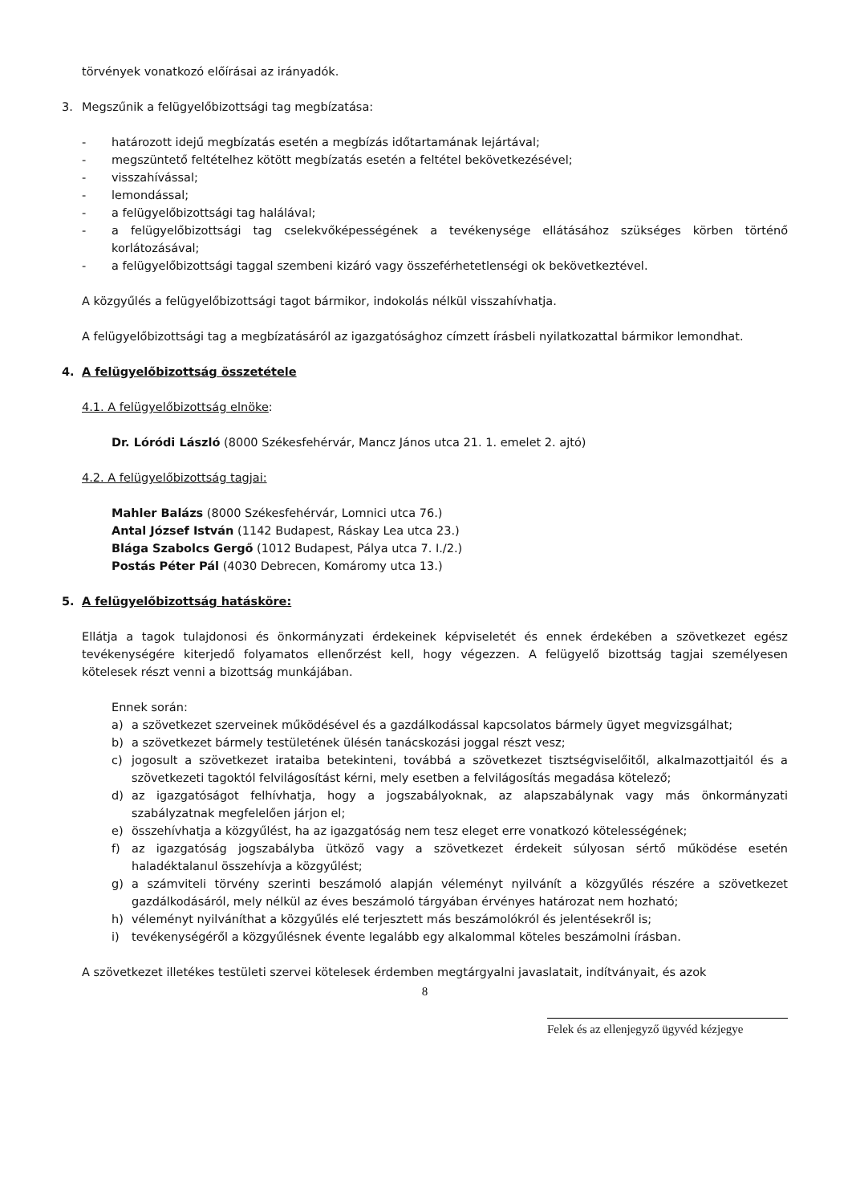törvények vonatkozó előírásai az irányadók.
3. Megszűnik a felügyelőbizottsági tag megbízatása:
- határozott idejű megbízatás esetén a megbízás időtartamának lejártával;
- megszüntető feltételhez kötött megbízatás esetén a feltétel bekövetkezésével;
- visszahívással;
- lemondással;
- a felügyelőbizottsági tag halálával;
- a felügyelőbizottsági tag cselekvőképességének a tevékenysége ellátásához szükséges körben történő korlátozásával;
- a felügyelőbizottsági taggal szembeni kizáró vagy összeférhetetlenségi ok bekövetkeztével.
A közgyűlés a felügyelőbizottsági tagot bármikor, indokolás nélkül visszahívhatja.
A felügyelőbizottsági tag a megbízatásáról az igazgatósághoz címzett írásbeli nyilatkozattal bármikor lemondhat.
4. A felügyelőbizottság összetétele
4.1. A felügyelőbizottság elnöke:
Dr. Lóródi László (8000 Székesfehérvár, Mancz János utca 21. 1. emelet 2. ajtó)
4.2. A felügyelőbizottság tagjai:
Mahler Balázs (8000 Székesfehérvár, Lomnici utca 76.)
Antal József István (1142 Budapest, Ráskay Lea utca 23.)
Blága Szabolcs Gergő (1012 Budapest, Pálya utca 7. I./2.)
Postás Péter Pál (4030 Debrecen, Komáromy utca 13.)
5. A felügyelőbizottság hatásköre:
Ellátja a tagok tulajdonosi és önkormányzati érdekeinek képviseletét és ennek érdekében a szövetkezet egész tevékenységére kiterjedő folyamatos ellenőrzést kell, hogy végezzen. A felügyelő bizottság tagjai személyesen kötelesek részt venni a bizottság munkájában.
Ennek során:
a) a szövetkezet szerveinek működésével és a gazdálkodással kapcsolatos bármely ügyet megvizsgálhat;
b) a szövetkezet bármely testületének ülésén tanácskozási joggal részt vesz;
c) jogosult a szövetkezet irataiba betekinteni, továbbá a szövetkezet tisztségviselőitől, alkalmazottjaitól és a szövetkezeti tagoktól felvilágosítást kérni, mely esetben a felvilágosítás megadása kötelező;
d) az igazgatóságot felhívhatja, hogy a jogszabályoknak, az alapszabálynak vagy más önkormányzati szabályzatnak megfelelően járjon el;
e) összehívhatja a közgyűlést, ha az igazgatóság nem tesz eleget erre vonatkozó kötelességének;
f) az igazgatóság jogszabályba ütköző vagy a szövetkezet érdekeit súlyosan sértő működése esetén haladéktalanul összehívja a közgyűlést;
g) a számviteli törvény szerinti beszámoló alapján véleményt nyilvánít a közgyűlés részére a szövetkezet gazdálkodásáról, mely nélkül az éves beszámoló tárgyában érvényes határozat nem hozható;
h) véleményt nyilváníthat a közgyűlés elé terjesztett más beszámolókról és jelentésekről is;
i) tevékenységéről a közgyűlésnek évente legalább egy alkalommal köteles beszámolni írásban.
A szövetkezet illetékes testületi szervei kötelesek érdemben megtárgyalni javaslatait, indítványait, és azok
8
Felek és az ellenjegyző ügyvéd kézjegye